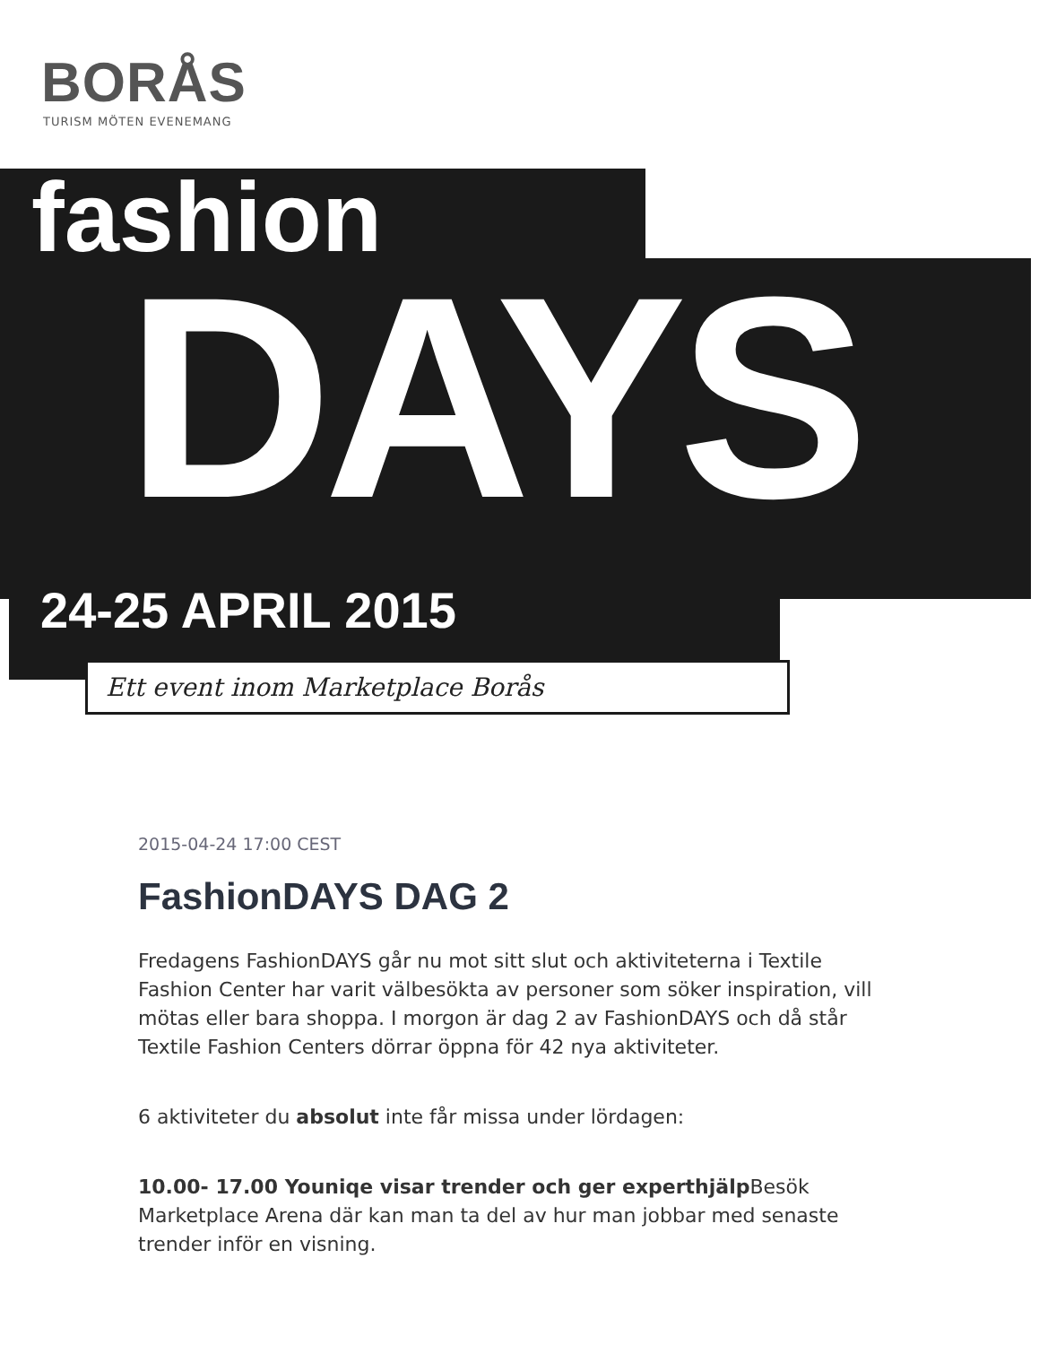BORÅS
TURISM MÖTEN EVENEMANG
fashion
DAYS
24-25 APRIL 2015
Ett event inom Marketplace Borås
2015-04-24 17:00 CEST
FashionDAYS DAG 2
Fredagens FashionDAYS går nu mot sitt slut och aktiviteterna i Textile Fashion Center har varit välbesökta av personer som söker inspiration, vill mötas eller bara shoppa. I morgon är dag 2 av FashionDAYS och då står Textile Fashion Centers dörrar öppna för 42 nya aktiviteter.
6 aktiviteter du absolut inte får missa under lördagen:
10.00- 17.00 Youniqe visar trender och ger experthjälp Besök Marketplace Arena där kan man ta del av hur man jobbar med senaste trender inför en visning.